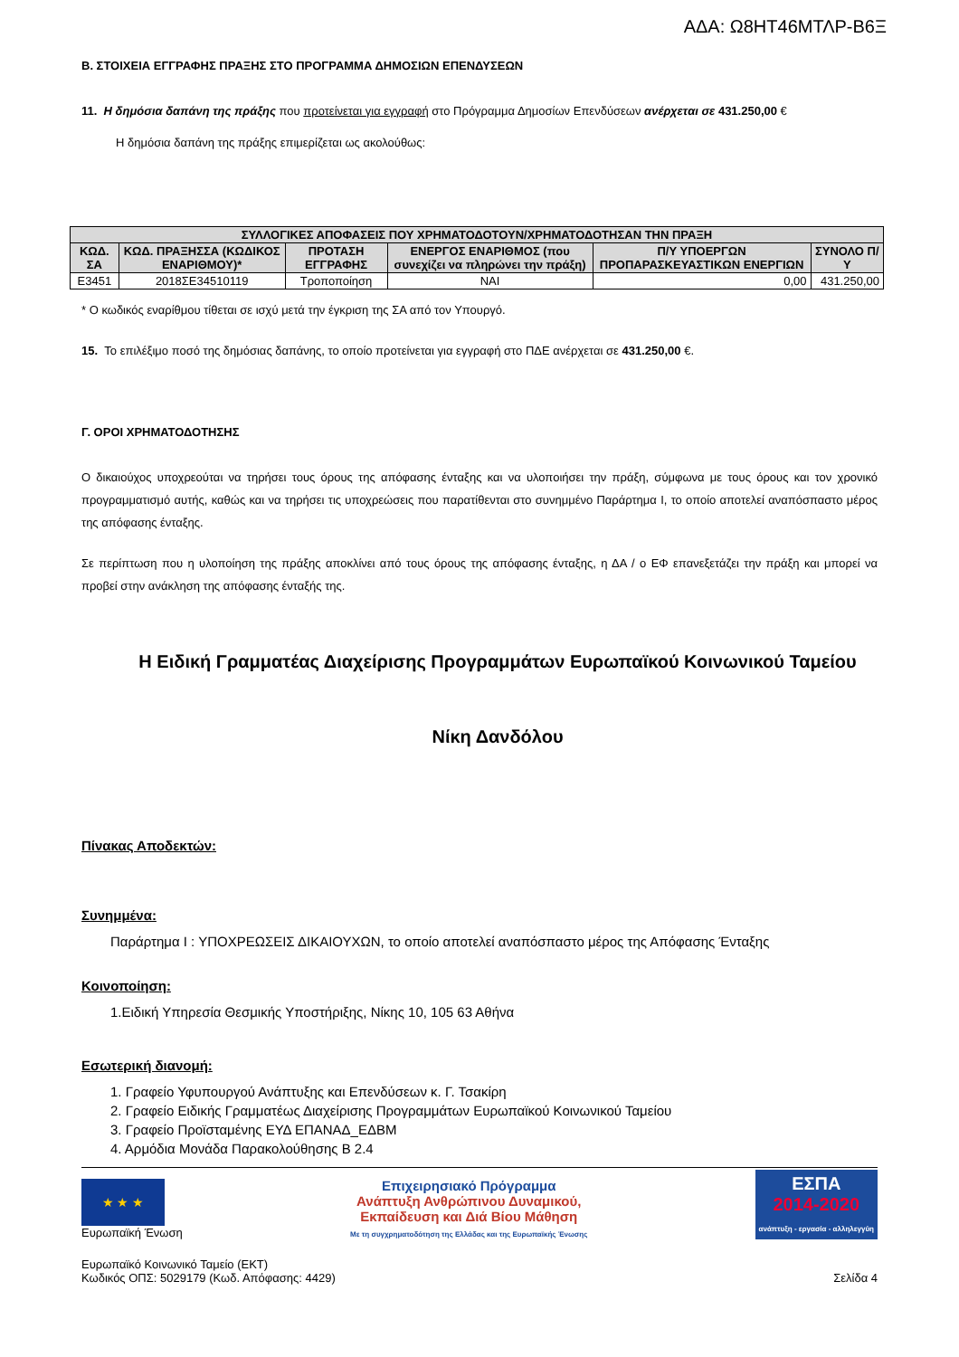ΑΔΑ: Ω8ΗΤ46ΜΤΛΡ-Β6Ξ
Β. ΣΤΟΙΧΕΙΑ ΕΓΓΡΑΦΗΣ ΠΡΑΞΗΣ ΣΤΟ ΠΡΟΓΡΑΜΜΑ ΔΗΜΟΣΙΩΝ ΕΠΕΝΔΥΣΕΩΝ
11. Η δημόσια δαπάνη της πράξης που προτείνεται για εγγραφή στο Πρόγραμμα Δημοσίων Επενδύσεων ανέρχεται σε 431.250,00 €
Η δημόσια δαπάνη της πράξης επιμερίζεται ως ακολούθως:
| ΣΥΛΛΟΓΙΚΕΣ ΑΠΟΦΑΣΕΙΣ ΠΟΥ ΧΡΗΜΑΤΟΔΟΤΟΥΝ/ΧΡΗΜΑΤΟΔΟΤΗΣΑΝ ΤΗΝ ΠΡΑΞΗ | | | | | |
| --- | --- | --- | --- | --- | --- |
| ΚΩΔ. ΣΑ | ΚΩΔ. ΠΡΑΞΗΣΣΑ (ΚΩΔΙΚΟΣ ΕΝΑΡΙΘΜΟΥ)* | ΠΡΟΤΑΣΗ ΕΓΓΡΑΦΗΣ | ΕΝΕΡΓΟΣ ΕΝΑΡΙΘΜΟΣ (που συνεχίζει να πληρώνει την πράξη) | Π/Υ ΥΠΟΕΡΓΩΝ ΠΡΟΠΑΡΑΣΚΕΥΑΣΤΙΚΩΝ ΕΝΕΡΓΙΩΝ | ΣΥΝΟΛΟ Π/Υ |
| Ε3451 | 2018ΣΕ34510119 | Τροποποίηση | ΝΑΙ | 0,00 | 431.250,00 |
* Ο κωδικός εναρίθμου τίθεται σε ισχύ μετά την έγκριση της ΣΑ από τον Υπουργό.
15. Το επιλέξιμο ποσό της δημόσιας δαπάνης, το οποίο προτείνεται για εγγραφή στο ΠΔΕ ανέρχεται σε 431.250,00 €.
Γ. ΟΡΟΙ ΧΡΗΜΑΤΟΔΟΤΗΣΗΣ
Ο δικαιούχος υποχρεούται να τηρήσει τους όρους της απόφασης ένταξης και να υλοποιήσει την πράξη, σύμφωνα με τους όρους και τον χρονικό προγραμματισμό αυτής, καθώς και να τηρήσει τις υποχρεώσεις που παρατίθενται στο συνημμένο Παράρτημα Ι, το οποίο αποτελεί αναπόσπαστο μέρος της απόφασης ένταξης.
Σε περίπτωση που η υλοποίηση της πράξης αποκλίνει από τους όρους της απόφασης ένταξης, η ΔΑ / ο ΕΦ επανεξετάζει την πράξη και μπορεί να προβεί στην ανάκληση της απόφασης ένταξής της.
Η Ειδική Γραμματέας Διαχείρισης Προγραμμάτων Ευρωπαϊκού Κοινωνικού Ταμείου
Νίκη Δανδόλου
Πίνακας Αποδεκτών:
Συνημμένα:
Παράρτημα Ι : ΥΠΟΧΡΕΩΣΕΙΣ ΔΙΚΑΙΟΥΧΩΝ, το οποίο αποτελεί αναπόσπαστο μέρος της Απόφασης Ένταξης
Κοινοποίηση:
1.Ειδική Υπηρεσία Θεσμικής Υποστήριξης, Νίκης 10, 105 63 Αθήνα
Εσωτερική διανομή:
1. Γραφείο Υφυπουργού Ανάπτυξης και Επενδύσεων κ. Γ. Τσακίρη
2. Γραφείο Ειδικής Γραμματέως Διαχείρισης Προγραμμάτων Ευρωπαϊκού Κοινωνικού Ταμείου
3. Γραφείο Προϊσταμένης ΕΥΔ ΕΠΑΝΑΔ_ΕΔΒΜ
4. Αρμόδια Μονάδα Παρακολούθησης Β 2.4
★ ★ ★
Ευρωπαϊκή Ένωση
Επιχειρησιακό Πρόγραμμα
Ανάπτυξη Ανθρώπινου Δυναμικού,
Εκπαίδευση και Διά Βίου Μάθηση
Με τη συγχρηματοδότηση της Ελλάδας και της Ευρωπαϊκής Ένωσης
ΕΣΠΑ
2014-2020
ανάπτυξη - εργασία - αλληλεγγύη
Ευρωπαϊκό Κοινωνικό Ταμείο (ΕΚΤ)
Κωδικός ΟΠΣ: 5029179 (Κωδ. Απόφασης: 4429)
Σελίδα 4